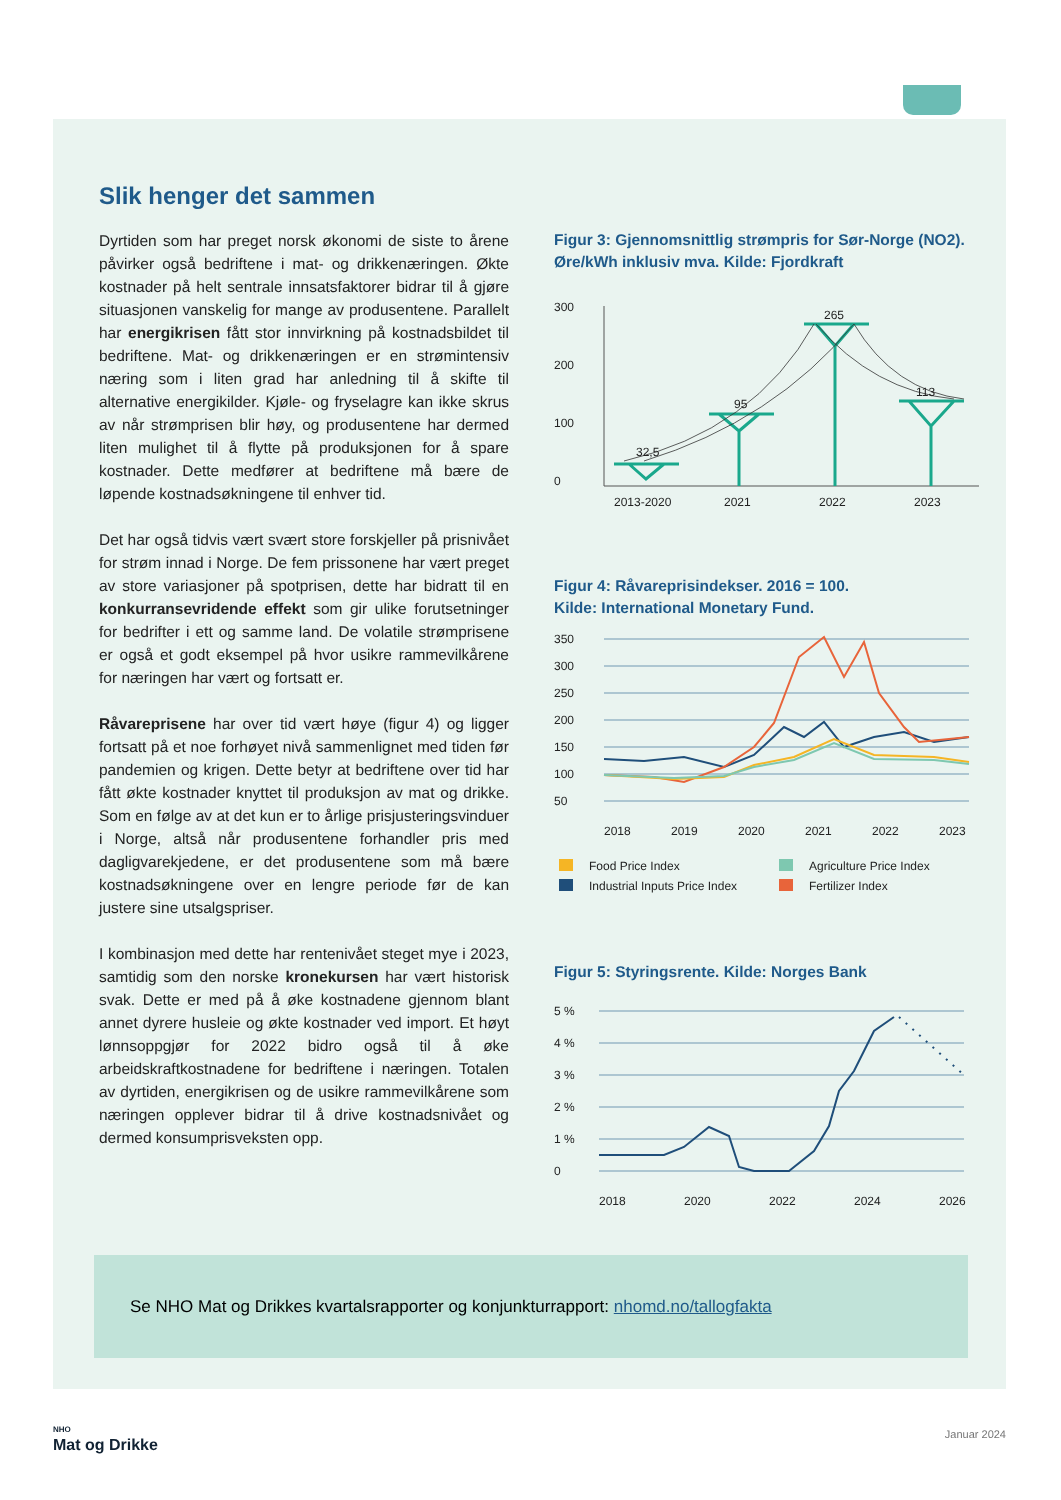Slik henger det sammen
Dyrtiden som har preget norsk økonomi de siste to årene påvirker også bedriftene i mat- og drikke­næringen. Økte kostnader på helt sentrale innsats­faktorer bidrar til å gjøre situasjonen vanskelig for mange av produsentene. Parallelt har energikrisen fått stor innvirkning på kostnadsbildet til bedriftene. Mat- og drikkenæringen er en strømintensiv næring som i liten grad har anledning til å skifte til alternative energikilder. Kjøle- og fryselagre kan ikke skrus av når strømprisen blir høy, og produsentene har dermed liten mulighet til å flytte på produksjonen for å spare kostnader. Dette medfører at bedriftene må bære de løpende kostnadsøkningene til enhver tid.
Det har også tidvis vært svært store forskjeller på prisnivået for strøm innad i Norge. De fem prissonene har vært preget av store variasjoner på spotprisen, dette har bidratt til en konkurransevridende effekt som gir ulike forutsetninger for bedrifter i ett og samme land. De volatile strømprisene er også et godt eksempel på hvor usikre rammevilkårene for næringen har vært og fortsatt er.
Råvareprisene har over tid vært høye (figur 4) og ligger fortsatt på et noe forhøyet nivå sammenlignet med tiden før pandemien og krigen. Dette betyr at bedriftene over tid har fått økte kostnader knyttet til produksjon av mat og drikke. Som en følge av at det kun er to årlige prisjusteringsvinduer i Norge, altså når produsentene forhandler pris med dagligvarekjedene, er det produsentene som må bære kostnadsøkningene over en lengre periode før de kan justere sine utsalgspriser.
I kombinasjon med dette har rentenivået steget mye i 2023, samtidig som den norske kronekursen har vært historisk svak. Dette er med på å øke kostnadene gjennom blant annet dyrere husleie og økte kostnader ved import. Et høyt lønnsoppgjør for 2022 bidro også til å øke arbeidskraftkostnadene for bedriftene i næringen. Totalen av dyrtiden, energikrisen og de usikre rammevilkårene som næringen opplever bidrar til å drive kostnadsnivået og dermed konsumprisveksten opp.
Figur 3: Gjennomsnittlig strømpris for Sør-Norge (NO2). Øre/kWh inklusiv mva. Kilde: Fjordkraft
300
200
100
0
32,5
95
265
113
2013-2020
2021
2022
2023
Figur 4: Råvareprisindekser. 2016 = 100.
Kilde: International Monetary Fund.
350
300
250
200
150
100
50
2018
2019
2020
2021
2022
2023
Food Price Index
Agriculture Price Index
Industrial Inputs Price Index
Fertilizer Index
Figur 5: Styringsrente. Kilde: Norges Bank
5 %
4 %
3 %
2 %
1 %
0
2018
2020
2022
2024
2026
Se NHO Mat og Drikkes kvartalsrapporter og konjunkturrapport: nhomd.no/tallogfakta
NHO
Mat og Drikke
Januar 2024